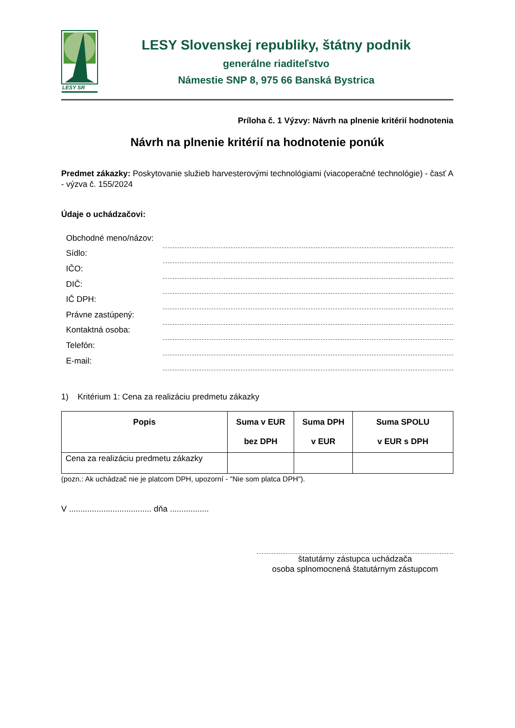LESY SR
LESY Slovenskej republiky, štátny podnik
generálne riaditeľstvo
Námestie SNP 8, 975 66 Banská Bystrica
Príloha č. 1 Výzvy: Návrh na plnenie kritérií hodnotenia
Návrh na plnenie kritérií na hodnotenie ponúk
Predmet zákazky: Poskytovanie služieb harvesterovými technológiami (viacoperačné technológie) - časť A - výzva č. 155/2024
Údaje o uchádzačovi:
Obchodné meno/názov:
Sídlo:
IČO:
DIČ:
IČ DPH:
Právne zastúpený:
Kontaktná osoba:
Telefón:
E-mail:
1) Kritérium 1: Cena za realizáciu predmetu zákazky
| Popis | Suma v EUR bez DPH | Suma DPH v EUR | Suma SPOLU v EUR s DPH |
| --- | --- | --- | --- |
| Cena za realizáciu predmetu zákazky | | | |
(pozn.: Ak uchádzač nie je platcom DPH, upozorní - "Nie som platca DPH").
V .................................... dňa .................
štatutárny zástupca uchádzača
osoba splnomocnená štatutárnym zástupcom